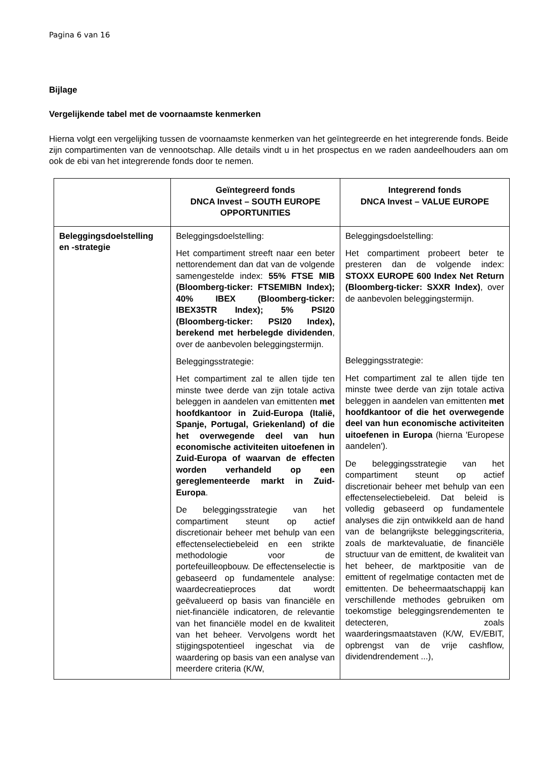Pagina 6 van 16
Bijlage
Vergelijkende tabel met de voornaamste kenmerken
Hierna volgt een vergelijking tussen de voornaamste kenmerken van het geïntegreerde en het integrerende fonds. Beide zijn compartimenten van de vennootschap. Alle details vindt u in het prospectus en we raden aandeelhouders aan om ook de ebi van het integrerende fonds door te nemen.
| | Geïntegreerd fonds DNCA Invest – SOUTH EUROPE OPPORTUNITIES | Integrerend fonds DNCA Invest – VALUE EUROPE |
| --- | --- | --- |
| Beleggingsdoelstelling en -strategie | Beleggingsdoelstelling: Het compartiment streeft naar een beter nettorendement dan dat van de volgende samengestelde index: 55% FTSE MIB (Bloomberg-ticker: FTSEMIBN Index); 40% IBEX (Bloomberg-ticker: IBEX35TR Index); 5% PSI20 (Bloomberg-ticker: PSI20 Index), berekend met herbelegde dividenden , over de aanbevolen beleggingstermijn. Beleggingsstrategie: Het compartiment zal te allen tijde ten minste twee derde van zijn totale activa beleggen in aandelen van emittenten met hoofdkantoor in Zuid-Europa (Italië, Spanje, Portugal, Griekenland) of die het overwegende deel van hun economische activiteiten uitoefenen in Zuid-Europa of waarvan de effecten worden verhandeld op een gereglementeerde markt in Zuid-Europa . De beleggingsstrategie van het compartiment steunt op actief discretionair beheer met behulp van een effectenselectiebeleid en een strikte methodologie voor de portefeuilleopbouw. De effectenselectie is gebaseerd op fundamentele analyse: waardecreatieproces dat wordt geëvalueerd op basis van financiële en niet-financiële indicatoren, de relevantie van het financiële model en de kwaliteit van het beheer. Vervolgens wordt het stijgingspotentieel ingeschat via de waardering op basis van een analyse van meerdere criteria (K/W, | Beleggingsdoelstelling: Het compartiment probeert beter te presteren dan de volgende index: STOXX EUROPE 600 Index Net Return (Bloomberg-ticker: SXXR Index) , over de aanbevolen beleggingstermijn. Beleggingsstrategie: Het compartiment zal te allen tijde ten minste twee derde van zijn totale activa beleggen in aandelen van emittenten met hoofdkantoor of die het overwegende deel van hun economische activiteiten uitoefenen in Europa (hierna 'Europese aandelen'). De beleggingsstrategie van het compartiment steunt op actief discretionair beheer met behulp van een effectenselectiebeleid. Dat beleid is volledig gebaseerd op fundamentele analyses die zijn ontwikkeld aan de hand van de belangrijkste beleggingscriteria, zoals de marktevaluatie, de financiële structuur van de emittent, de kwaliteit van het beheer, de marktpositie van de emittent of regelmatige contacten met de emittenten. De beheermaatschappij kan verschillende methodes gebruiken om toekomstige beleggingsrendementen te detecteren, zoals waarderingsmaatstaven (K/W, EV/EBIT, opbrengst van de vrije cashflow, dividendrendement ...), |